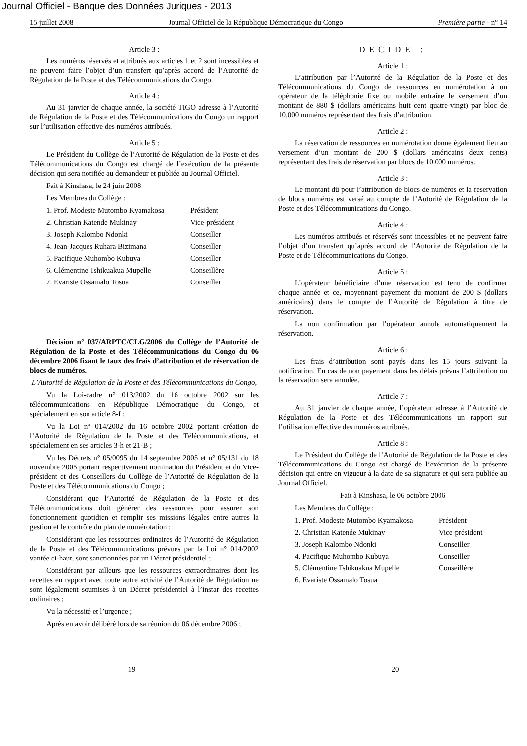Journal Officiel - Banque des Données Juriques - 2013
15 juillet 2008 Journal Officiel de la République Démocratique du Congo Première partie - n° 14
Article 3 :
Les numéros réservés et attribués aux articles 1 et 2 sont incessibles et ne peuvent faire l’objet d’un transfert qu’après accord de l’Autorité de Régulation de la Poste et des Télécommunications du Congo.
Article 4 :
Au 31 janvier de chaque année, la société TIGO adresse à l’Autorité de Régulation de la Poste et des Télécommunications du Congo un rapport sur l’utilisation effective des numéros attribués.
Article 5 :
Le Président du Collège de l’Autorité de Régulation de la Poste et des Télécommunications du Congo est chargé de l’exécution de la présente décision qui sera notifiée au demandeur et publiée au Journal Officiel.
Fait à Kinshasa, le 24 juin 2008
Les Membres du Collège :
1. Prof. Modeste Mutombo Kyamakosa Président
2. Christian Katende Mukinay Vice-président
3. Joseph Kalombo Ndonki Conseiller
4. Jean-Jacques Ruhara Bizimana Conseiller
5. Pacifique Muhombo Kubuya Conseiller
6. Clémentine Tshikuakua Mupelle Conseillère
7. Evariste Ossamalo Tosua Conseiller
Décision n° 037/ARPTC/CLG/2006 du Collège de l’Autorité de Régulation de la Poste et des Télécommunications du Congo du 06 décembre 2006 fixant le taux des frais d’attribution et de réservation de blocs de numéros.
L’Autorité de Régulation de la Poste et des Télécommunications du Congo,
Vu la Loi-cadre n° 013/2002 du 16 octobre 2002 sur les télécommunications en République Démocratique du Congo, et spécialement en son article 8-f ;
Vu la Loi n° 014/2002 du 16 octobre 2002 portant création de l’Autorité de Régulation de la Poste et des Télécommunications, et spécialement en ses articles 3-h et 21-B ;
Vu les Décrets n° 05/0095 du 14 septembre 2005 et n° 05/131 du 18 novembre 2005 portant respectivement nomination du Président et du Vice-président et des Conseillers du Collège de l’Autorité de Régulation de la Poste et des Télécommunications du Congo ;
Considérant que l’Autorité de Régulation de la Poste et des Télécommunications doit générer des ressources pour assurer son fonctionnement quotidien et remplir ses missions légales entre autres la gestion et le contrôle du plan de numérotation ;
Considérant que les ressources ordinaires de l’Autorité de Régulation de la Poste et des Télécommunications prévues par la Loi n° 014/2002 vantée ci-haut, sont sanctionnées par un Décret présidentiel ;
Considérant par ailleurs que les ressources extraordinaires dont les recettes en rapport avec toute autre activité de l’Autorité de Régulation ne sont légalement soumises à un Décret présidentiel à l’instar des recettes ordinaires ;
Vu la nécessité et l’urgence ;
Après en avoir délibéré lors de sa réunion du 06 décembre 2006 ;
DECIDE :
Article 1 :
L’attribution par l’Autorité de la Régulation de la Poste et des Télécommunications du Congo de ressources en numérotation à un opérateur de la téléphonie fixe ou mobile entraîne le versement d’un montant de 880 $ (dollars américains huit cent quatre-vingt) par bloc de 10.000 numéros représentant des frais d’attribution.
Article 2 :
La réservation de ressources en numérotation donne également lieu au versement d’un montant de 200 $ (dollars américains deux cents) représentant des frais de réservation par blocs de 10.000 numéros.
Article 3 :
Le montant dû pour l’attribution de blocs de numéros et la réservation de blocs numéros est versé au compte de l’Autorité de Régulation de la Poste et des Télécommunications du Congo.
Article 4 :
Les numéros attribués et réservés sont incessibles et ne peuvent faire l’objet d’un transfert qu’après accord de l’Autorité de Régulation de la Poste et de Télécommunications du Congo.
Article 5 :
L’opérateur bénéficiaire d’une réservation est tenu de confirmer chaque année et ce, moyennant payement du montant de 200 $ (dollars américains) dans le compte de l’Autorité de Régulation à titre de réservation.
La non confirmation par l’opérateur annule automatiquement la réservation.
Article 6 :
Les frais d’attribution sont payés dans les 15 jours suivant la notification. En cas de non payement dans les délais prévus l’attribution ou la réservation sera annulée.
Article 7 :
Au 31 janvier de chaque année, l’opérateur adresse à l’Autorité de Régulation de la Poste et des Télécommunications un rapport sur l’utilisation effective des numéros attribués.
Article 8 :
Le Président du Collège de l’Autorité de Régulation de la Poste et des Télécommunications du Congo est chargé de l’exécution de la présente décision qui entre en vigueur à la date de sa signature et qui sera publiée au Journal Officiel.
Fait à Kinshasa, le 06 octobre 2006
Les Membres du Collège :
1. Prof. Modeste Mutombo Kyamakosa Président
2. Christian Katende Mukinay Vice-président
3. Joseph Kalombo Ndonki Conseiller
4. Pacifique Muhombo Kubuya Conseiller
5. Clémentine Tshikuakua Mupelle Conseillère
6. Evariste Ossamalo Tosua
19 20